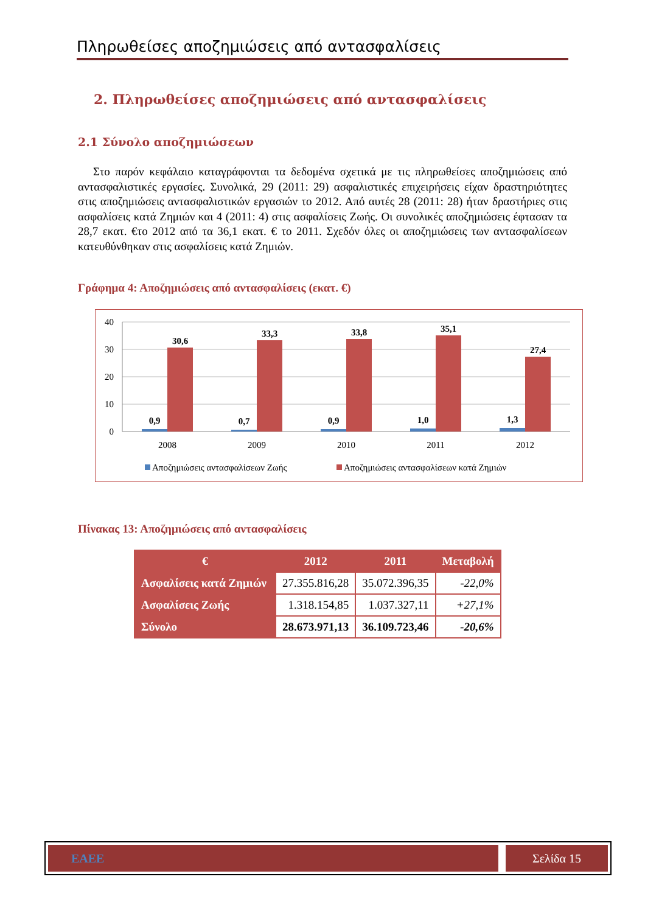Πληρωθείσες αποζημιώσεις από αντασφαλίσεις
2. Πληρωθείσες αποζημιώσεις από αντασφαλίσεις
2.1 Σύνολο αποζημιώσεων
Στο παρόν κεφάλαιο καταγράφονται τα δεδομένα σχετικά με τις πληρωθείσες αποζημιώσεις από αντασφαλιστικές εργασίες. Συνολικά, 29 (2011: 29) ασφαλιστικές επιχειρήσεις είχαν δραστηριότητες στις αποζημιώσεις αντασφαλιστικών εργασιών το 2012. Από αυτές 28 (2011: 28) ήταν δραστήριες στις ασφαλίσεις κατά Ζημιών και 4 (2011: 4) στις ασφαλίσεις Ζωής. Οι συνολικές αποζημιώσεις έφτασαν τα 28,7 εκατ. €το 2012 από τα 36,1 εκατ. € το 2011. Σχεδόν όλες οι αποζημιώσεις των αντασφαλίσεων κατευθύνθηκαν στις ασφαλίσεις κατά Ζημιών.
Γράφημα 4: Αποζημιώσεις από αντασφαλίσεις (εκατ. €)
40
30
20
10
0
30,6
33,3
33,8
35,1
27,4
0,9
0,7
0,9
1,0
1,3
2008
2009
2010
2011
2012
Αποζημιώσεις αντασφαλίσεων Ζωής
Αποζημιώσεις αντασφαλίσεων κατά Ζημιών
Πίνακας 13: Αποζημιώσεις από αντασφαλίσεις
| € | 2012 | 2011 | Μεταβολή |
| --- | --- | --- | --- |
| Ασφαλίσεις κατά Ζημιών | 27.355.816,28 | 35.072.396,35 | -22,0% |
| Ασφαλίσεις Ζωής | 1.318.154,85 | 1.037.327,11 | +27,1% |
| Σύνολο | 28.673.971,13 | 36.109.723,46 | -20,6% |
ΕΑΕΕ Σελίδα 15